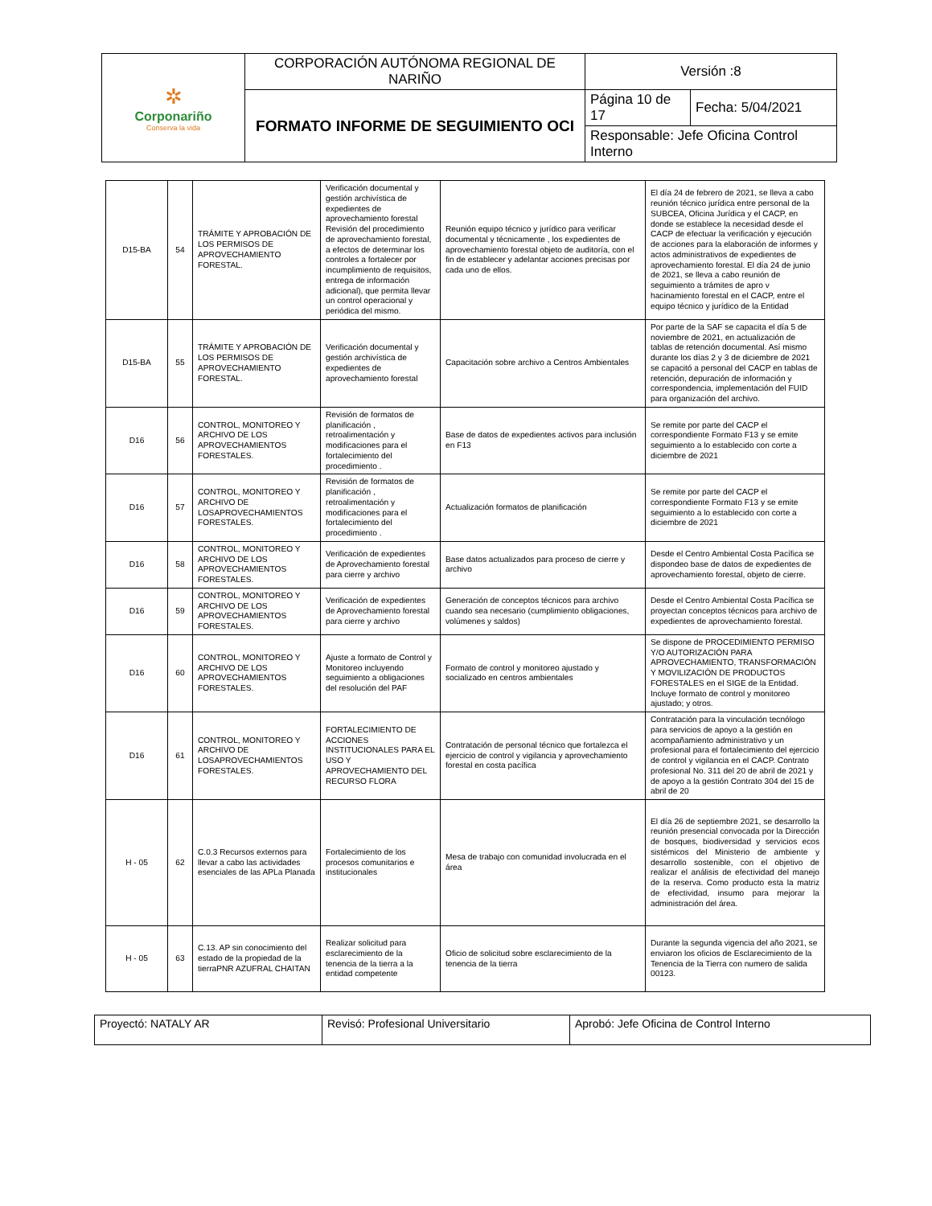| ✲ Corponariño Conserva la vida | CORPORACIÓN AUTÓNOMA REGIONAL DE NARIÑO | Versión :8 | |
| | FORMATO INFORME DE SEGUIMIENTO OCI | Página 10 de 17 | Fecha: 5/04/2021 |
| | | Responsable: Jefe Oficina Control Interno | |
| D15-BA | 54 | TRÁMITE Y APROBACIÓN DE LOS PERMISOS DE APROVECHAMIENTO FORESTAL. | Verificación documental y gestión archivística de expedientes de aprovechamiento forestal Revisión del procedimiento de aprovechamiento forestal, a efectos de determinar los controles a fortalecer por incumplimiento de requisitos, entrega de información adicional), que permita llevar un control operacional y periódica del mismo. | Reunión equipo técnico y jurídico para verificar documental y técnicamente , los expedientes de aprovechamiento forestal objeto de auditoría, con el fin de establecer y adelantar acciones precisas por cada uno de ellos. | El día 24 de febrero de 2021, se lleva a cabo reunión técnico jurídica entre personal de la SUBCEA, Oficina Jurídica y el CACP, en donde se establece la necesidad desde el CACP de efectuar la verificación y ejecución de acciones para la elaboración de informes y actos administrativos de expedientes de aprovechamiento forestal. El día 24 de junio de 2021, se lleva a cabo reunión de seguimiento a trámites de apro v hacinamiento forestal en el CACP, entre el equipo técnico y jurídico de la Entidad |
| D15-BA | 55 | TRÁMITE Y APROBACIÓN DE LOS PERMISOS DE APROVECHAMIENTO FORESTAL. | Verificación documental y gestión archivística de expedientes de aprovechamiento forestal | Capacitación sobre archivo a Centros Ambientales | Por parte de la SAF se capacita el día 5 de noviembre de 2021, en actualización de tablas de retención documental. Así mismo durante los días 2 y 3 de diciembre de 2021 se capacitó a personal del CACP en tablas de retención, depuración de información y correspondencia, implementación del FUID para organización del archivo. |
| D16 | 56 | CONTROL, MONITOREO Y ARCHIVO DE LOS APROVECHAMIENTOS FORESTALES. | Revisión de formatos de planificación , retroalimentación y modificaciones para el fortalecimiento del procedimiento . | Base de datos de expedientes activos para inclusión en F13 | Se remite por parte del CACP el correspondiente Formato F13 y se emite seguimiento a lo establecido con corte a diciembre de 2021 |
| D16 | 57 | CONTROL, MONITOREO Y ARCHIVO DE LOSAPROVECHAMIENTOS FORESTALES. | Revisión de formatos de planificación , retroalimentación y modificaciones para el fortalecimiento del procedimiento . | Actualización formatos de planificación | Se remite por parte del CACP el correspondiente Formato F13 y se emite seguimiento a lo establecido con corte a diciembre de 2021 |
| D16 | 58 | CONTROL, MONITOREO Y ARCHIVO DE LOS APROVECHAMIENTOS FORESTALES. | Verificación de expedientes de Aprovechamiento forestal para cierre y archivo | Base datos actualizados para proceso de cierre y archivo | Desde el Centro Ambiental Costa Pacífica se dispondeo base de datos de expedientes de aprovechamiento forestal, objeto de cierre. |
| D16 | 59 | CONTROL, MONITOREO Y ARCHIVO DE LOS APROVECHAMIENTOS FORESTALES. | Verificación de expedientes de Aprovechamiento forestal para cierre y archivo | Generación de conceptos técnicos para archivo cuando sea necesario (cumplimiento obligaciones, volúmenes y saldos) | Desde el Centro Ambiental Costa Pacífica se proyectan conceptos técnicos para archivo de expedientes de aprovechamiento forestal. |
| D16 | 60 | CONTROL, MONITOREO Y ARCHIVO DE LOS APROVECHAMIENTOS FORESTALES. | Ajuste a formato de Control y Monitoreo incluyendo seguimiento a obligaciones del resolución del PAF | Formato de control y monitoreo ajustado y socializado en centros ambientales | Se dispone de PROCEDIMIENTO PERMISO Y/O AUTORIZACIÓN PARA APROVECHAMIENTO, TRANSFORMACIÓN Y MOVILIZACIÓN DE PRODUCTOS FORESTALES en el SIGE de la Entidad. Incluye formato de control y monitoreo ajustado; y otros. |
| D16 | 61 | CONTROL, MONITOREO Y ARCHIVO DE LOSAPROVECHAMIENTOS FORESTALES. | FORTALECIMIENTO DE ACCIONES INSTITUCIONALES PARA EL USO Y APROVECHAMIENTO DEL RECURSO FLORA | Contratación de personal técnico que fortalezca el ejercicio de control y vigilancia y aprovechamiento forestal en costa pacífica | Contratación para la vinculación tecnólogo para servicios de apoyo a la gestión en acompañamiento administrativo y un profesional para el fortalecimiento del ejercicio de control y vigilancia en el CACP. Contrato profesional No. 311 del 20 de abril de 2021 y de apoyo a la gestión Contrato 304 del 15 de abril de 20 |
| H - 05 | 62 | C.0.3 Recursos externos para llevar a cabo las actividades esenciales de las APLa Planada | Fortalecimiento de los procesos comunitarios e institucionales | Mesa de trabajo con comunidad involucrada en el área | El día 26 de septiembre 2021, se desarrollo la reunión presencial convocada por la Dirección de bosques, biodiversidad y servicios ecos sistémicos del Ministerio de ambiente y desarrollo sostenible, con el objetivo de realizar el análisis de efectividad del manejo de la reserva. Como producto esta la matriz de efectividad, insumo para mejorar la administración del área. |
| H - 05 | 63 | C.13. AP sin conocimiento del estado de la propiedad de la tierraPNR AZUFRAL CHAITAN | Realizar solicitud para esclarecimiento de la tenencia de la tierra a la entidad competente | Oficio de solicitud sobre esclarecimiento de la tenencia de la tierra | Durante la segunda vigencia del año 2021, se enviaron los oficios de Esclarecimiento de la Tenencia de la Tierra con numero de salida 00123. |
| Proyectó: NATALY AR | Revisó: Profesional Universitario | Aprobó: Jefe Oficina de Control Interno |